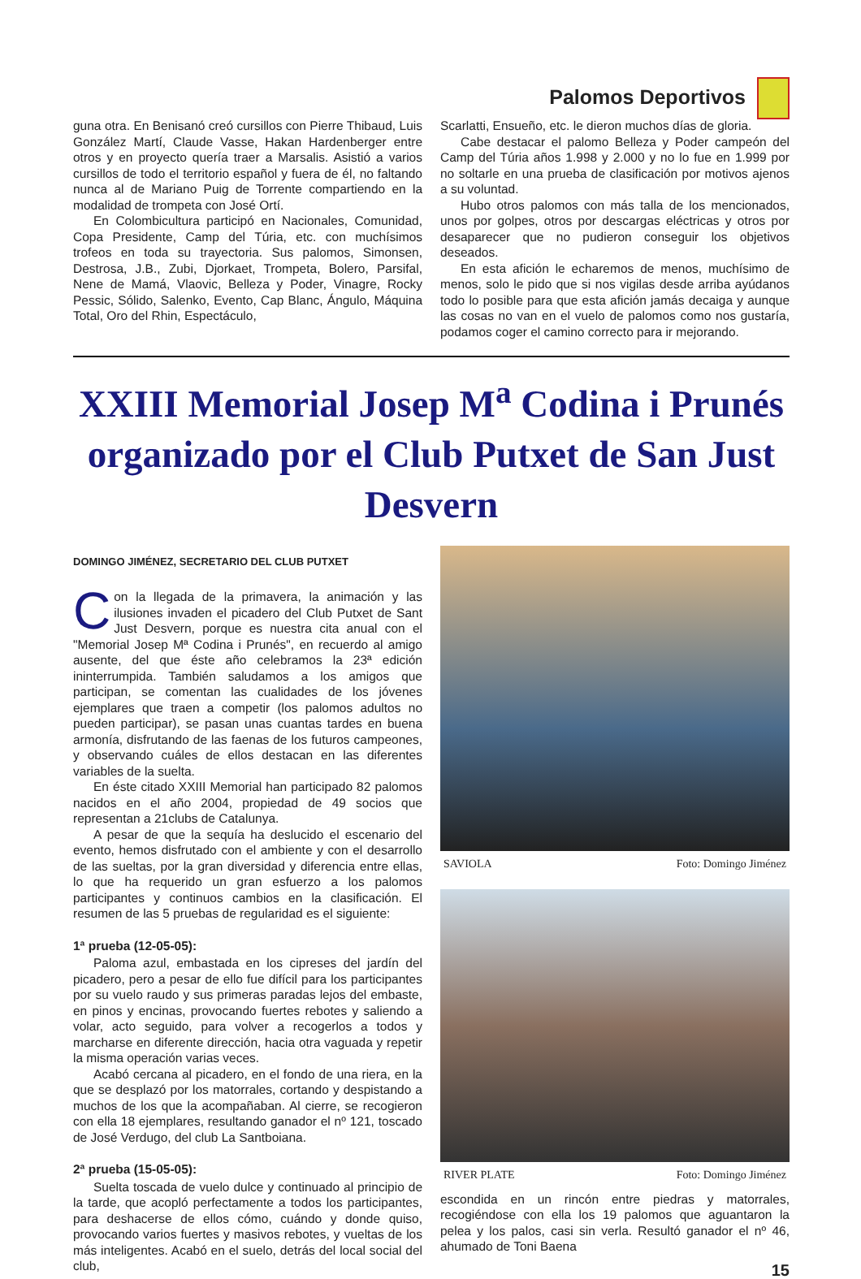Palomos Deportivos
guna otra. En Benisanó creó cursillos con Pierre Thibaud, Luis González Martí, Claude Vasse, Hakan Hardenberger entre otros y en proyecto quería traer a Marsalis. Asistió a varios cursillos de todo el territorio español y fuera de él, no faltando nunca al de Mariano Puig de Torrente compartiendo en la modalidad de trompeta con José Ortí.
En Colombicultura participó en Nacionales, Comunidad, Copa Presidente, Camp del Túria, etc. con muchísimos trofeos en toda su trayectoria. Sus palomos, Simonsen, Destrosa, J.B., Zubi, Djorkaet, Trompeta, Bolero, Parsifal, Nene de Mamá, Vlaovic, Belleza y Poder, Vinagre, Rocky Pessic, Sólido, Salenko, Evento, Cap Blanc, Ángulo, Máquina Total, Oro del Rhin, Espectáculo,
Scarlatti, Ensueño, etc. le dieron muchos días de gloria.
Cabe destacar el palomo Belleza y Poder campeón del Camp del Túria años 1.998 y 2.000 y no lo fue en 1.999 por no soltarle en una prueba de clasificación por motivos ajenos a su voluntad.
Hubo otros palomos con más talla de los mencionados, unos por golpes, otros por descargas eléctricas y otros por desaparecer que no pudieron conseguir los objetivos deseados.
En esta afición le echaremos de menos, muchísimo de menos, solo le pido que si nos vigilas desde arriba ayúdanos todo lo posible para que esta afición jamás decaiga y aunque las cosas no van en el vuelo de palomos como nos gustaría, podamos coger el camino correcto para ir mejorando.
XXIII Memorial Josep M<sup>a</sup> Codina i Prunés
organizado por el Club Putxet de San Just Desvern
DOMINGO JIMÉNEZ, SECRETARIO DEL CLUB PUTXET
Con la llegada de la primavera, la animación y las ilusiones invaden el picadero del Club Putxet de Sant Just Desvern, porque es nuestra cita anual con el "Memorial Josep Mª Codina i Prunés", en recuerdo al amigo ausente, del que éste año celebramos la 23ª edición ininterrumpida. También saludamos a los amigos que participan, se comentan las cualidades de los jóvenes ejemplares que traen a competir (los palomos adultos no pueden participar), se pasan unas cuantas tardes en buena armonía, disfrutando de las faenas de los futuros campeones, y observando cuáles de ellos destacan en las diferentes variables de la suelta.
En éste citado XXIII Memorial han participado 82 palomos nacidos en el año 2004, propiedad de 49 socios que representan a 21clubs de Catalunya.
A pesar de que la sequía ha deslucido el escenario del evento, hemos disfrutado con el ambiente y con el desarrollo de las sueltas, por la gran diversidad y diferencia entre ellas, lo que ha requerido un gran esfuerzo a los palomos participantes y continuos cambios en la clasificación. El resumen de las 5 pruebas de regularidad es el siguiente:
1ª prueba (12-05-05):
Paloma azul, embastada en los cipreses del jardín del picadero, pero a pesar de ello fue difícil para los participantes por su vuelo raudo y sus primeras paradas lejos del embaste, en pinos y encinas, provocando fuertes rebotes y saliendo a volar, acto seguido, para volver a recogerlos a todos y marcharse en diferente dirección, hacia otra vaguada y repetir la misma operación varias veces.
Acabó cercana al picadero, en el fondo de una riera, en la que se desplazó por los matorrales, cortando y despistando a muchos de los que la acompañaban. Al cierre, se recogieron con ella 18 ejemplares, resultando ganador el nº 121, toscado de José Verdugo, del club La Santboiana.
2ª prueba (15-05-05):
Suelta toscada de vuelo dulce y continuado al principio de la tarde, que acopló perfectamente a todos los participantes, para deshacerse de ellos cómo, cuándo y donde quiso, provocando varios fuertes y masivos rebotes, y vueltas de los más inteligentes. Acabó en el suelo, detrás del local social del club,
SAVIOLA Foto: Domingo Jiménez
RIVER PLATE Foto: Domingo Jiménez
escondida en un rincón entre piedras y matorrales, recogiéndose con ella los 19 palomos que aguantaron la pelea y los palos, casi sin verla. Resultó ganador el nº 46, ahumado de Toni Baena
15